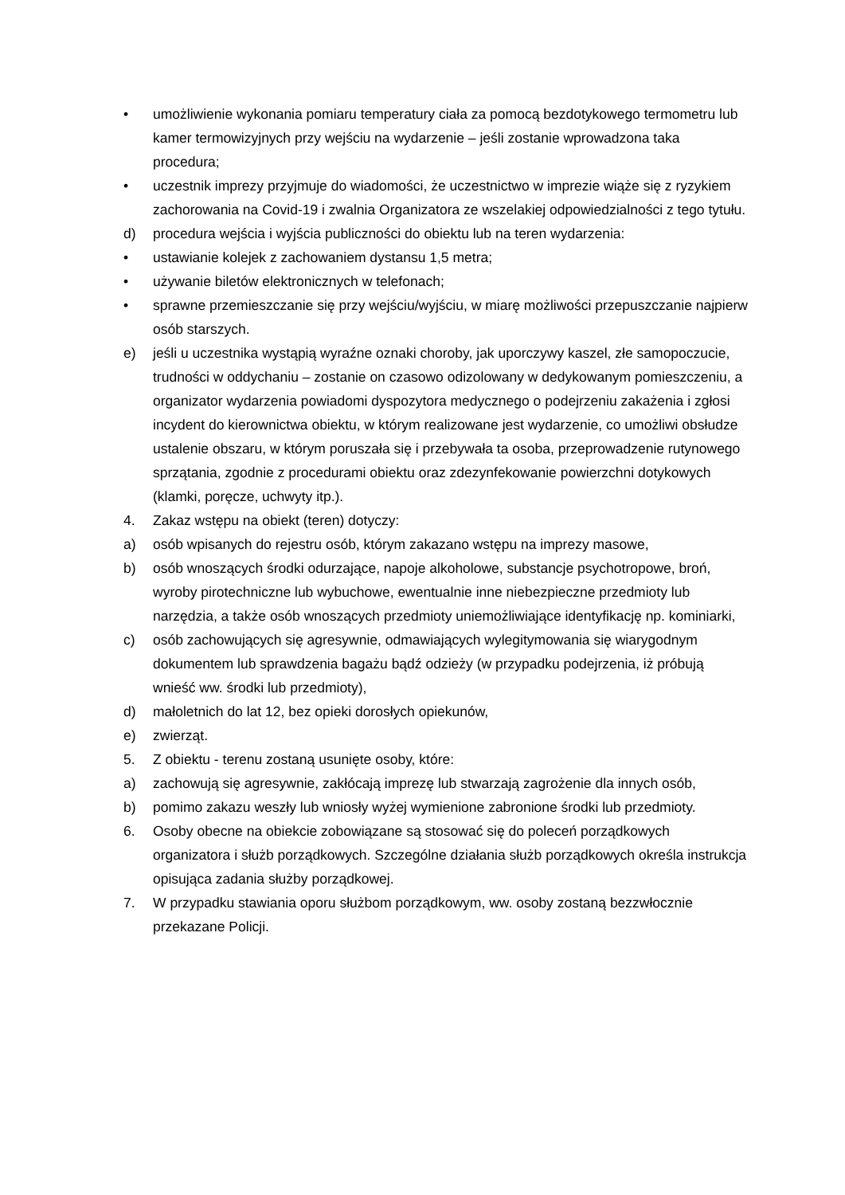• umożliwienie wykonania pomiaru temperatury ciała za pomocą bezdotykowego termometru lub kamer termowizyjnych przy wejściu na wydarzenie – jeśli zostanie wprowadzona taka procedura;
• uczestnik imprezy przyjmuje do wiadomości, że uczestnictwo w imprezie wiąże się z ryzykiem zachorowania na Covid-19 i zwalnia Organizatora ze wszelakiej odpowiedzialności z tego tytułu.
d) procedura wejścia i wyjścia publiczności do obiektu lub na teren wydarzenia:
• ustawianie kolejek z zachowaniem dystansu 1,5 metra;
• używanie biletów elektronicznych w telefonach;
• sprawne przemieszczanie się przy wejściu/wyjściu, w miarę możliwości przepuszczanie najpierw osób starszych.
e) jeśli u uczestnika wystąpią wyraźne oznaki choroby, jak uporczywy kaszel, złe samopoczucie, trudności w oddychaniu – zostanie on czasowo odizolowany w dedykowanym pomieszczeniu, a organizator wydarzenia powiadomi dyspozytora medycznego o podejrzeniu zakażenia i zgłosi incydent do kierownictwa obiektu, w którym realizowane jest wydarzenie, co umożliwi obsłudze ustalenie obszaru, w którym poruszała się i przebywała ta osoba, przeprowadzenie rutynowego sprzątania, zgodnie z procedurami obiektu oraz zdezynfekowanie powierzchni dotykowych (klamki, poręcze, uchwyty itp.).
4. Zakaz wstępu na obiekt (teren) dotyczy:
a) osób wpisanych do rejestru osób, którym zakazano wstępu na imprezy masowe,
b) osób wnoszących środki odurzające, napoje alkoholowe, substancje psychotropowe, broń, wyroby pirotechniczne lub wybuchowe, ewentualnie inne niebezpieczne przedmioty lub narzędzia, a także osób wnoszących przedmioty uniemożliwiające identyfikację np. kominiarki,
c) osób zachowujących się agresywnie, odmawiających wylegitymowania się wiarygodnym dokumentem lub sprawdzenia bagażu bądź odzieży (w przypadku podejrzenia, iż próbują wnieść ww. środki lub przedmioty),
d) małoletnich do lat 12, bez opieki dorosłych opiekunów,
e) zwierząt.
5. Z obiektu - terenu zostaną usunięte osoby, które:
a) zachowują się agresywnie, zakłócają imprezę lub stwarzają zagrożenie dla innych osób,
b) pomimo zakazu weszły lub wniosły wyżej wymienione zabronione środki lub przedmioty.
6. Osoby obecne na obiekcie zobowiązane są stosować się do poleceń porządkowych organizatora i służb porządkowych. Szczególne działania służb porządkowych określa instrukcja opisująca zadania służby porządkowej.
7. W przypadku stawiania oporu służbom porządkowym, ww. osoby zostaną bezzwłocznie przekazane Policji.